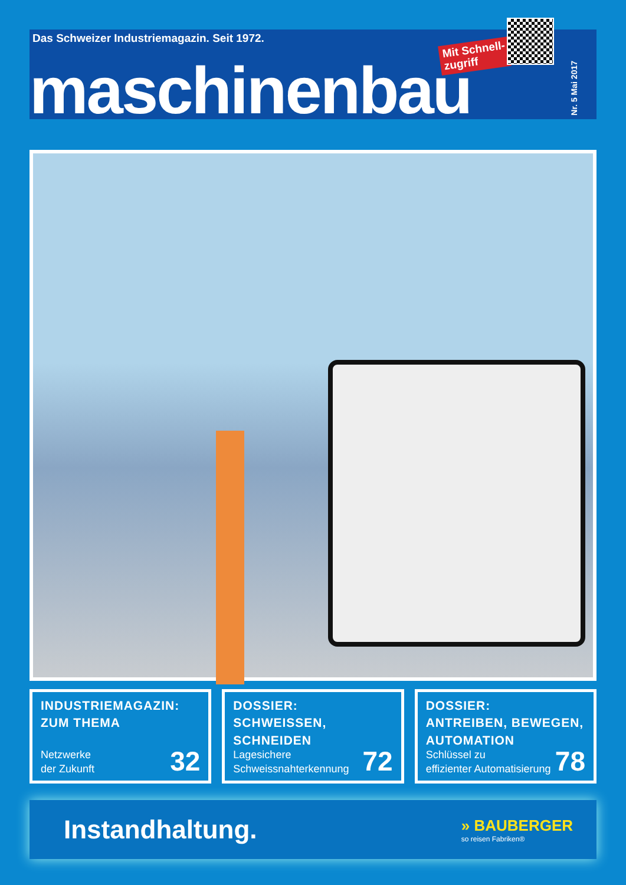Das Schweizer Industriemagazin. Seit 1972.
Mit Schnell-
zugriff
Nr. 5 Mai 2017
maschinenbau
INDUSTRIEMAGAZIN:
ZUM THEMA
Netzwerke
der Zukunft
32
DOSSIER:
SCHWEISSEN, SCHNEIDEN
Lagesichere
Schweissnahterkennung
72
DOSSIER:
ANTREIBEN, BEWEGEN, AUTOMATION
Schlüssel zu
effizienter Automatisierung
78
Instandhaltung.
» BAUBERGER
so reisen Fabriken®